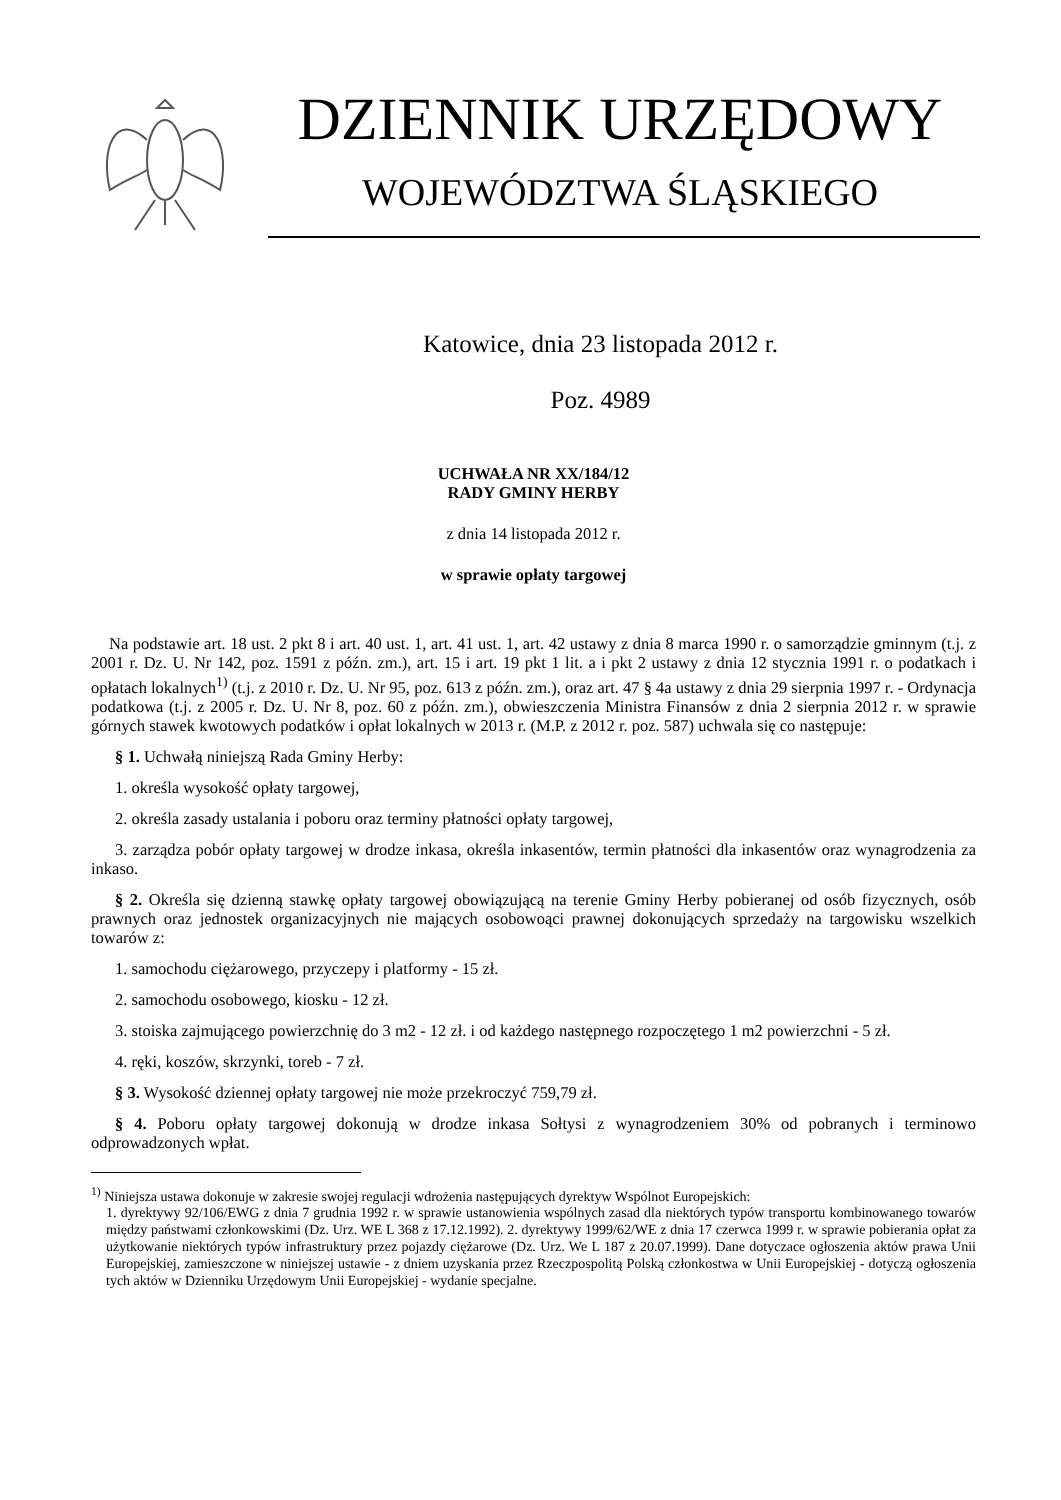DZIENNIK URZĘDOWY
WOJEWÓDZTWA ŚLĄSKIEGO
Katowice, dnia 23 listopada 2012 r.
Poz. 4989
UCHWAŁA NR XX/184/12
RADY GMINY HERBY
z dnia 14 listopada 2012 r.
w sprawie opłaty targowej
Na podstawie art. 18 ust. 2 pkt 8 i art. 40 ust. 1, art. 41 ust. 1, art. 42 ustawy z dnia 8 marca 1990 r. o samorządzie gminnym (t.j. z 2001 r. Dz. U. Nr 142, poz. 1591 z późn. zm.), art. 15 i art. 19 pkt 1 lit. a i pkt 2 ustawy z dnia 12 stycznia 1991 r. o podatkach i opłatach lokalnych<sup>1)</sup> (t.j. z 2010 r. Dz. U. Nr 95, poz. 613 z późn. zm.), oraz art. 47 § 4a ustawy z dnia 29 sierpnia 1997 r. - Ordynacja podatkowa (t.j. z 2005 r. Dz. U. Nr 8, poz. 60 z późn. zm.), obwieszczenia Ministra Finansów z dnia 2 sierpnia 2012 r. w sprawie górnych stawek kwotowych podatków i opłat lokalnych w 2013 r. (M.P. z 2012 r. poz. 587) uchwala się co następuje:
§ 1. Uchwałą niniejszą Rada Gminy Herby:
1. określa wysokość opłaty targowej,
2. określa zasady ustalania i poboru oraz terminy płatności opłaty targowej,
3. zarządza pobór opłaty targowej w drodze inkasa, określa inkasentów, termin płatności dla inkasentów oraz wynagrodzenia za inkaso.
§ 2. Określa się dzienną stawkę opłaty targowej obowiązującą na terenie Gminy Herby pobieranej od osób fizycznych, osób prawnych oraz jednostek organizacyjnych nie mających osobowoąci prawnej dokonujących sprzedaży na targowisku wszelkich towarów z:
1. samochodu ciężarowego, przyczepy i platformy - 15 zł.
2. samochodu osobowego, kiosku - 12 zł.
3. stoiska zajmującego powierzchnię do 3 m2 - 12 zł. i od każdego następnego rozpoczętego 1 m2 powierzchni - 5 zł.
4. ręki, koszów, skrzynki, toreb - 7 zł.
§ 3. Wysokość dziennej opłaty targowej nie może przekroczyć 759,79 zł.
§ 4. Poboru opłaty targowej dokonują w drodze inkasa Sołtysi z wynagrodzeniem 30% od pobranych i terminowo odprowadzonych wpłat.
<sup>1)</sup> Niniejsza ustawa dokonuje w zakresie swojej regulacji wdrożenia następujących dyrektyw Wspólnot Europejskich:
1. dyrektywy 92/106/EWG z dnia 7 grudnia 1992 r. w sprawie ustanowienia wspólnych zasad dla niektórych typów transportu kombinowanego towarów między państwami członkowskimi (Dz. Urz. WE L 368 z 17.12.1992). 2. dyrektywy 1999/62/WE z dnia 17 czerwca 1999 r. w sprawie pobierania opłat za użytkowanie niektórych typów infrastruktury przez pojazdy ciężarowe (Dz. Urz. We L 187 z 20.07.1999). Dane dotyczace ogłoszenia aktów prawa Unii Europejskiej, zamieszczone w niniejszej ustawie - z dniem uzyskania przez Rzeczpospolitą Polską członkostwa w Unii Europejskiej - dotyczą ogłoszenia tych aktów w Dzienniku Urzędowym Unii Europejskiej - wydanie specjalne.